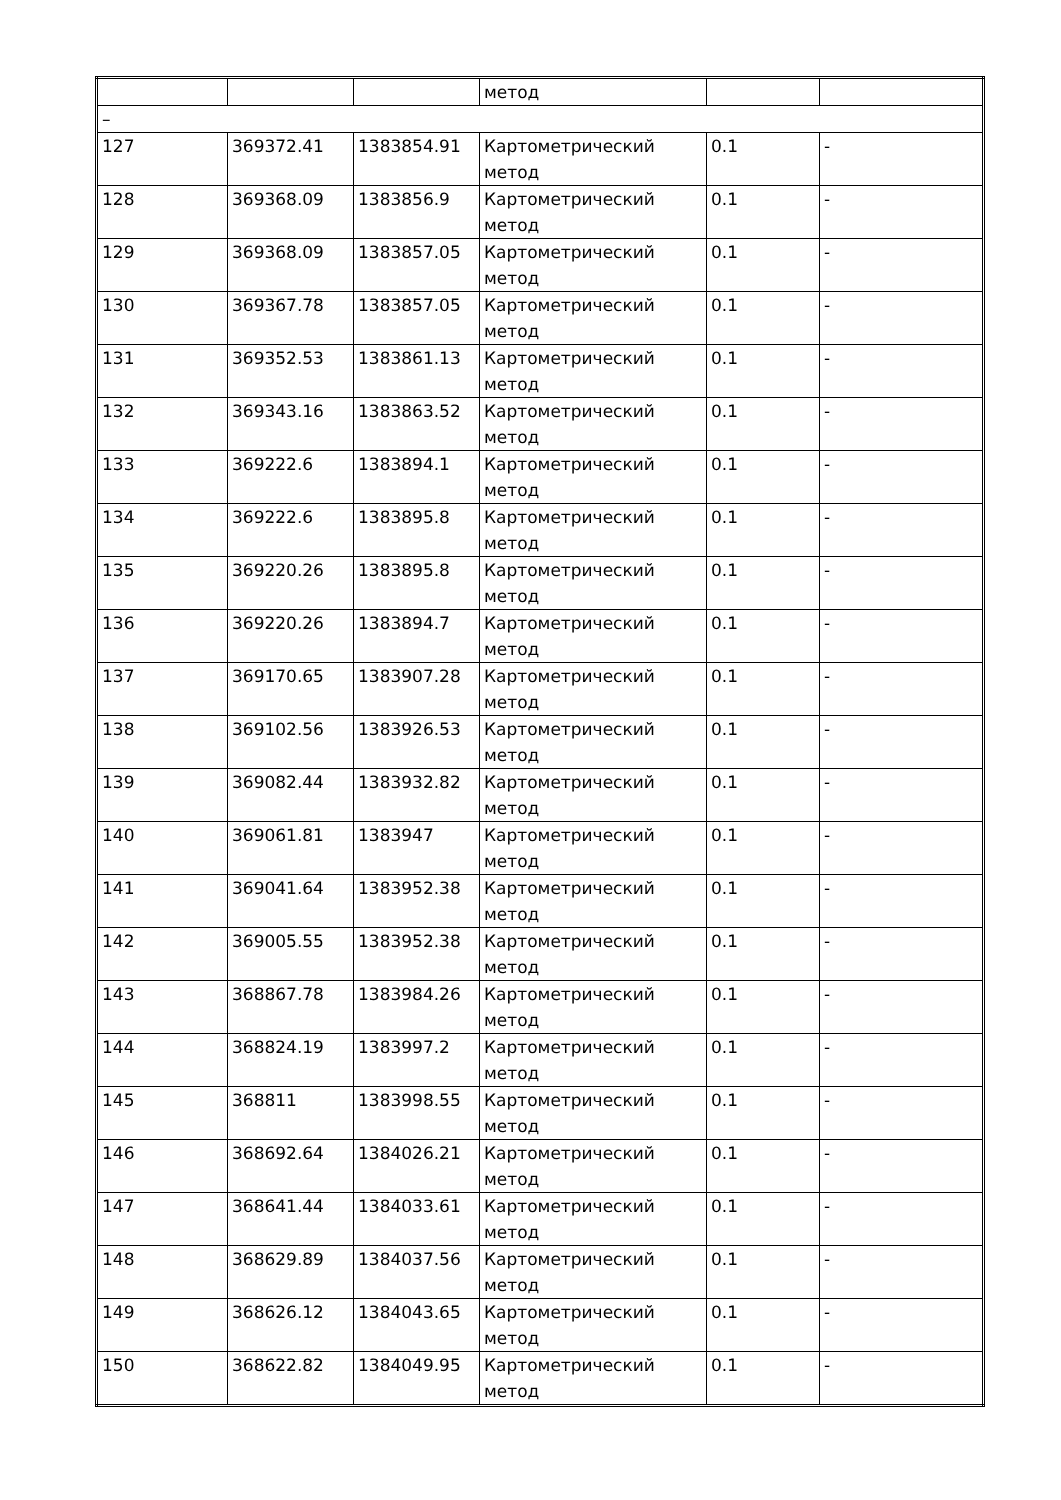| | | | метод | | |
| – | | | | | |
| 127 | 369372.41 | 1383854.91 | Картометрический метод | 0.1 | - |
| 128 | 369368.09 | 1383856.9 | Картометрический метод | 0.1 | - |
| 129 | 369368.09 | 1383857.05 | Картометрический метод | 0.1 | - |
| 130 | 369367.78 | 1383857.05 | Картометрический метод | 0.1 | - |
| 131 | 369352.53 | 1383861.13 | Картометрический метод | 0.1 | - |
| 132 | 369343.16 | 1383863.52 | Картометрический метод | 0.1 | - |
| 133 | 369222.6 | 1383894.1 | Картометрический метод | 0.1 | - |
| 134 | 369222.6 | 1383895.8 | Картометрический метод | 0.1 | - |
| 135 | 369220.26 | 1383895.8 | Картометрический метод | 0.1 | - |
| 136 | 369220.26 | 1383894.7 | Картометрический метод | 0.1 | - |
| 137 | 369170.65 | 1383907.28 | Картометрический метод | 0.1 | - |
| 138 | 369102.56 | 1383926.53 | Картометрический метод | 0.1 | - |
| 139 | 369082.44 | 1383932.82 | Картометрический метод | 0.1 | - |
| 140 | 369061.81 | 1383947 | Картометрический метод | 0.1 | - |
| 141 | 369041.64 | 1383952.38 | Картометрический метод | 0.1 | - |
| 142 | 369005.55 | 1383952.38 | Картометрический метод | 0.1 | - |
| 143 | 368867.78 | 1383984.26 | Картометрический метод | 0.1 | - |
| 144 | 368824.19 | 1383997.2 | Картометрический метод | 0.1 | - |
| 145 | 368811 | 1383998.55 | Картометрический метод | 0.1 | - |
| 146 | 368692.64 | 1384026.21 | Картометрический метод | 0.1 | - |
| 147 | 368641.44 | 1384033.61 | Картометрический метод | 0.1 | - |
| 148 | 368629.89 | 1384037.56 | Картометрический метод | 0.1 | - |
| 149 | 368626.12 | 1384043.65 | Картометрический метод | 0.1 | - |
| 150 | 368622.82 | 1384049.95 | Картометрический метод | 0.1 | - |